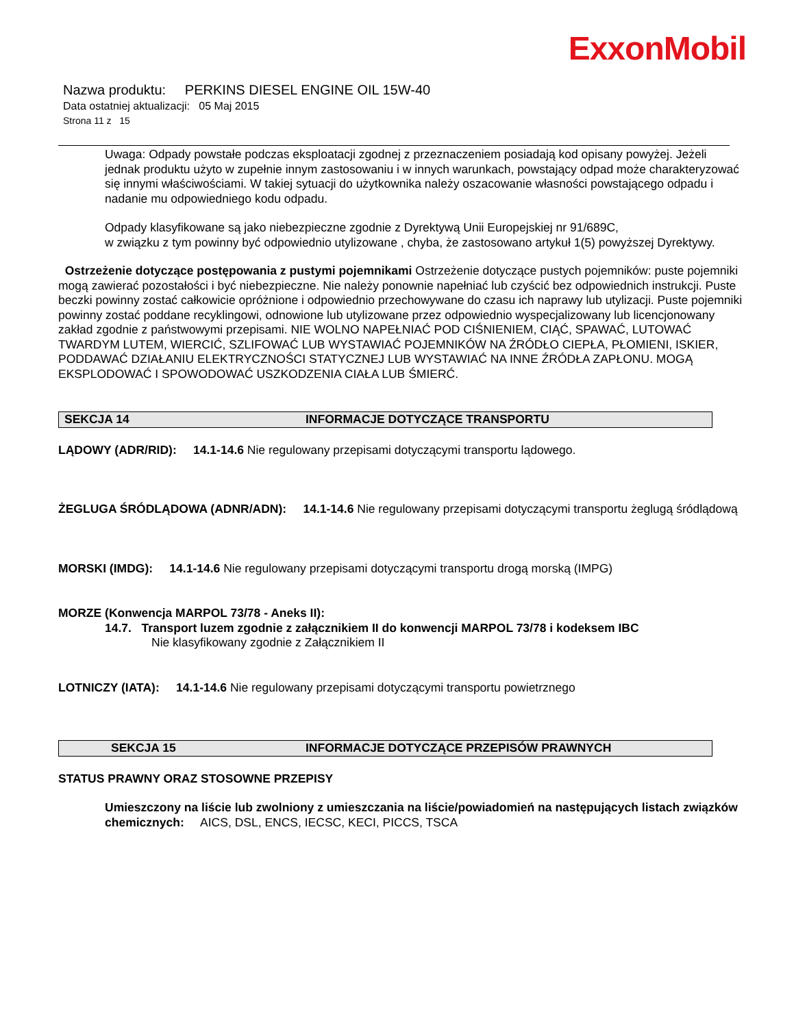ExxonMobil
Nazwa produktu: PERKINS DIESEL ENGINE OIL 15W-40
Data ostatniej aktualizacji: 05 Maj 2015
Strona 11 z 15
Uwaga: Odpady powstałe podczas eksploatacji zgodnej z przeznaczeniem posiadają kod opisany powyżej. Jeżeli jednak produktu użyto w zupełnie innym zastosowaniu i w innych warunkach, powstający odpad może charakteryzować się innymi właściwościami. W takiej sytuacji do użytkownika należy oszacowanie własności powstającego odpadu i nadanie mu odpowiedniego kodu odpadu.
Odpady klasyfikowane są jako niebezpieczne zgodnie z Dyrektywą Unii Europejskiej nr 91/689C,
w związku z tym powinny być odpowiednio utylizowane , chyba, że zastosowano artykuł 1(5) powyższej Dyrektywy.
Ostrzeżenie dotyczące postępowania z pustymi pojemnikami Ostrzeżenie dotyczące pustych pojemników: puste pojemniki mogą zawierać pozostałości i być niebezpieczne. Nie należy ponownie napełniać lub czyścić bez odpowiednich instrukcji. Puste beczki powinny zostać całkowicie opróżnione i odpowiednio przechowywane do czasu ich naprawy lub utylizacji. Puste pojemniki powinny zostać poddane recyklingowi, odnowione lub utylizowane przez odpowiednio wyspecjalizowany lub licencjonowany zakład zgodnie z państwowymi przepisami. NIE WOLNO NAPEŁNIAĆ POD CIŚNIENIEM, CIĄĆ, SPAWAĆ, LUTOWAĆ TWARDYM LUTEM, WIERCIĆ, SZLIFOWAĆ LUB WYSTAWIAĆ POJEMNIKÓW NA ŹRÓDŁO CIEPŁA, PŁOMIENI, ISKIER, PODDAWAĆ DZIAŁANIU ELEKTRYCZNOŚCI STATYCZNEJ LUB WYSTAWIAĆ NA INNE ŹRÓDŁA ZAPŁONU. MOGĄ EKSPLODOWAĆ I SPOWODOWAĆ USZKODZENIA CIAŁA LUB ŚMIERĆ.
SEKCJA 14 INFORMACJE DOTYCZĄCE TRANSPORTU
LĄDOWY (ADR/RID): 14.1-14.6 Nie regulowany przepisami dotyczącymi transportu lądowego.
ŻEGLUGA ŚRÓDLĄDOWA (ADNR/ADN): 14.1-14.6 Nie regulowany przepisami dotyczącymi transportu żeglugą śródlądową
MORSKI (IMDG): 14.1-14.6 Nie regulowany przepisami dotyczącymi transportu drogą morską (IMPG)
MORZE (Konwencja MARPOL 73/78 - Aneks II):
14.7. Transport luzem zgodnie z załącznikiem II do konwencji MARPOL 73/78 i kodeksem IBC
Nie klasyfikowany zgodnie z Załącznikiem II
LOTNICZY (IATA): 14.1-14.6 Nie regulowany przepisami dotyczącymi transportu powietrznego
SEKCJA 15 INFORMACJE DOTYCZĄCE PRZEPISÓW PRAWNYCH
STATUS PRAWNY ORAZ STOSOWNE PRZEPISY
Umieszczony na liście lub zwolniony z umieszczania na liście/powiadomień na następujących listach związków chemicznych: AICS, DSL, ENCS, IECSC, KECI, PICCS, TSCA